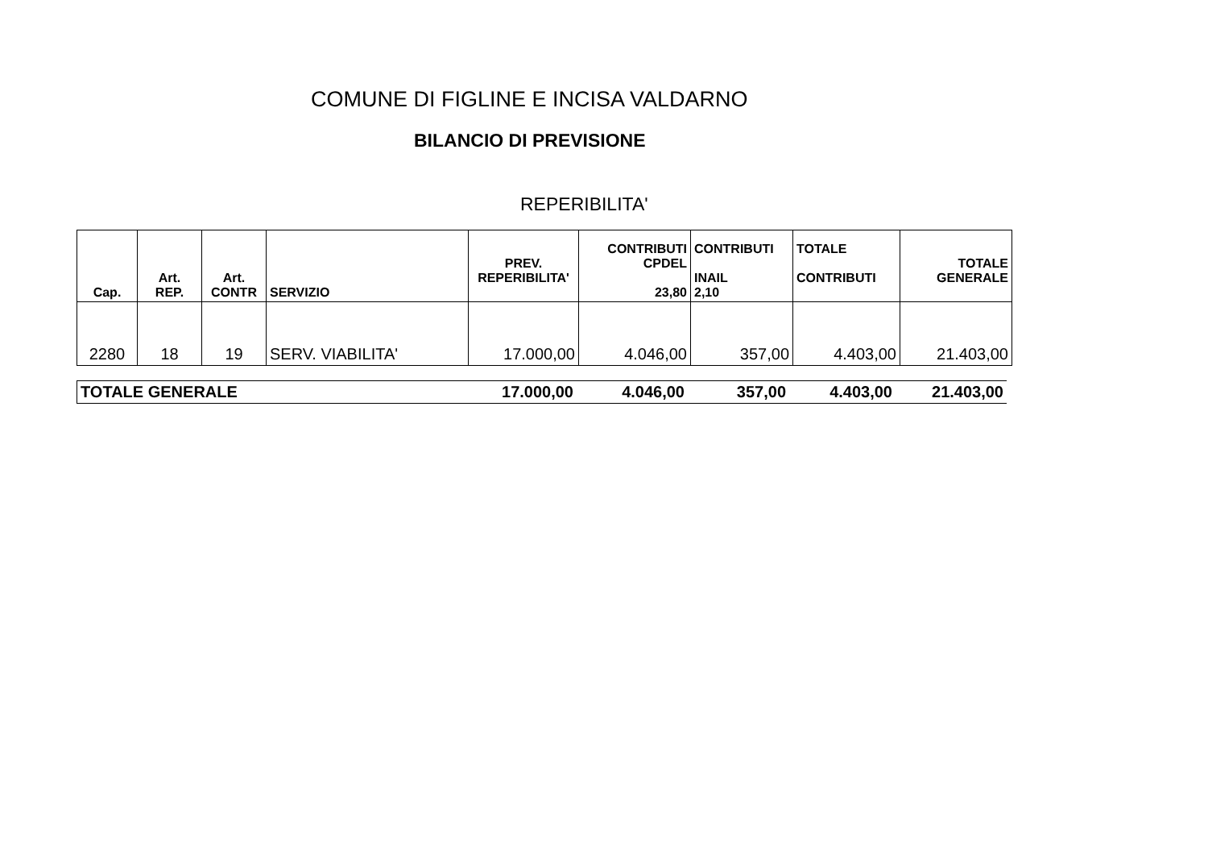COMUNE DI FIGLINE E INCISA VALDARNO
BILANCIO DI PREVISIONE
REPERIBILITA'
| Cap. | Art. REP. | Art. CONTR | SERVIZIO | PREV. REPERIBILITA' | CONTRIBUTI CPDEL 23,80 | CONTRIBUTI INAIL 2,10 | TOTALE CONTRIBUTI | TOTALE GENERALE |
| --- | --- | --- | --- | --- | --- | --- | --- | --- |
| 2280 | 18 | 19 | SERV. VIABILITA' | 17.000,00 | 4.046,00 | 357,00 | 4.403,00 | 21.403,00 |
| TOTALE GENERALE | 17.000,00 | 4.046,00 | 357,00 | 4.403,00 | 21.403,00 |